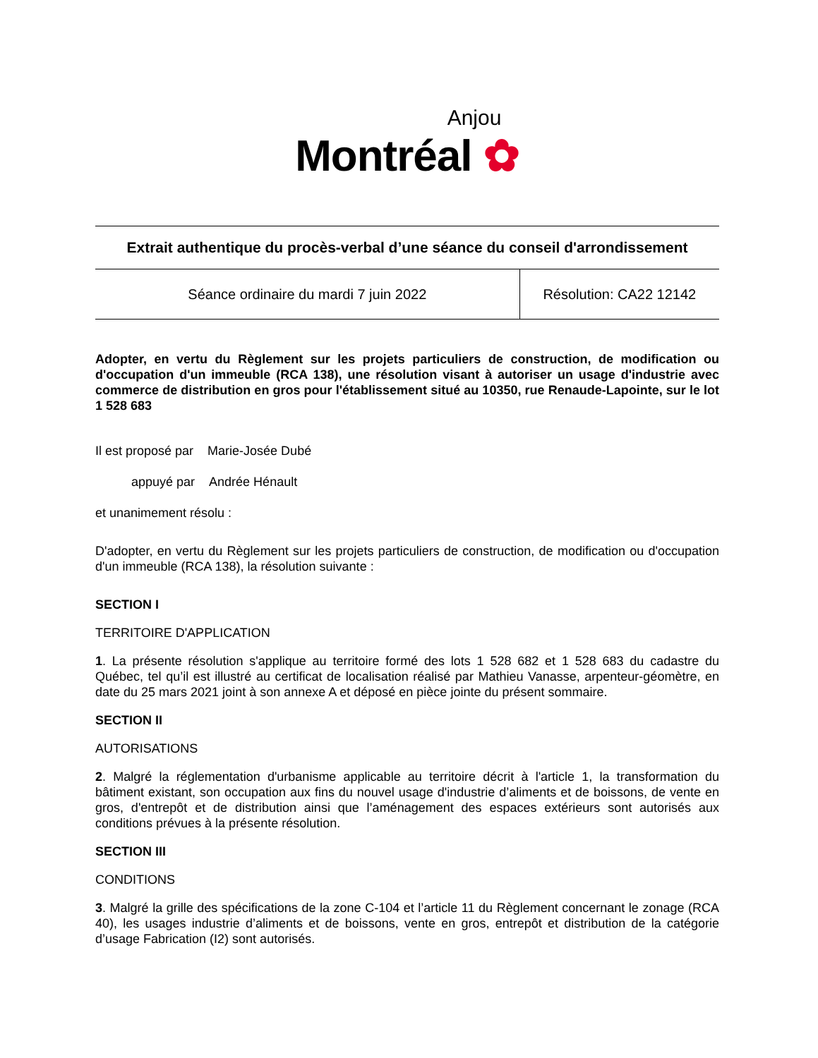Anjou
Montréal ✿
Extrait authentique du procès-verbal d’une séance du conseil d'arrondissement
| Séance ordinaire du mardi 7 juin 2022 | Résolution: CA22 12142 |
Adopter, en vertu du Règlement sur les projets particuliers de construction, de modification ou d'occupation d'un immeuble (RCA 138), une résolution visant à autoriser un usage d'industrie avec commerce de distribution en gros pour l'établissement situé au 10350, rue Renaude-Lapointe, sur le lot 1 528 683
Il est proposé par Marie-Josée Dubé
appuyé par Andrée Hénault
et unanimement résolu :
D'adopter, en vertu du Règlement sur les projets particuliers de construction, de modification ou d'occupation d'un immeuble (RCA 138), la résolution suivante :
SECTION I
TERRITOIRE D'APPLICATION
1. La présente résolution s'applique au territoire formé des lots 1 528 682 et 1 528 683 du cadastre du Québec, tel qu’il est illustré au certificat de localisation réalisé par Mathieu Vanasse, arpenteur-géomètre, en date du 25 mars 2021 joint à son annexe A et déposé en pièce jointe du présent sommaire.
SECTION II
AUTORISATIONS
2. Malgré la réglementation d'urbanisme applicable au territoire décrit à l'article 1, la transformation du bâtiment existant, son occupation aux fins du nouvel usage d'industrie d’aliments et de boissons, de vente en gros, d'entrepôt et de distribution ainsi que l’aménagement des espaces extérieurs sont autorisés aux conditions prévues à la présente résolution.
SECTION III
CONDITIONS
3. Malgré la grille des spécifications de la zone C-104 et l’article 11 du Règlement concernant le zonage (RCA 40), les usages industrie d’aliments et de boissons, vente en gros, entrepôt et distribution de la catégorie d’usage Fabrication (I2) sont autorisés.